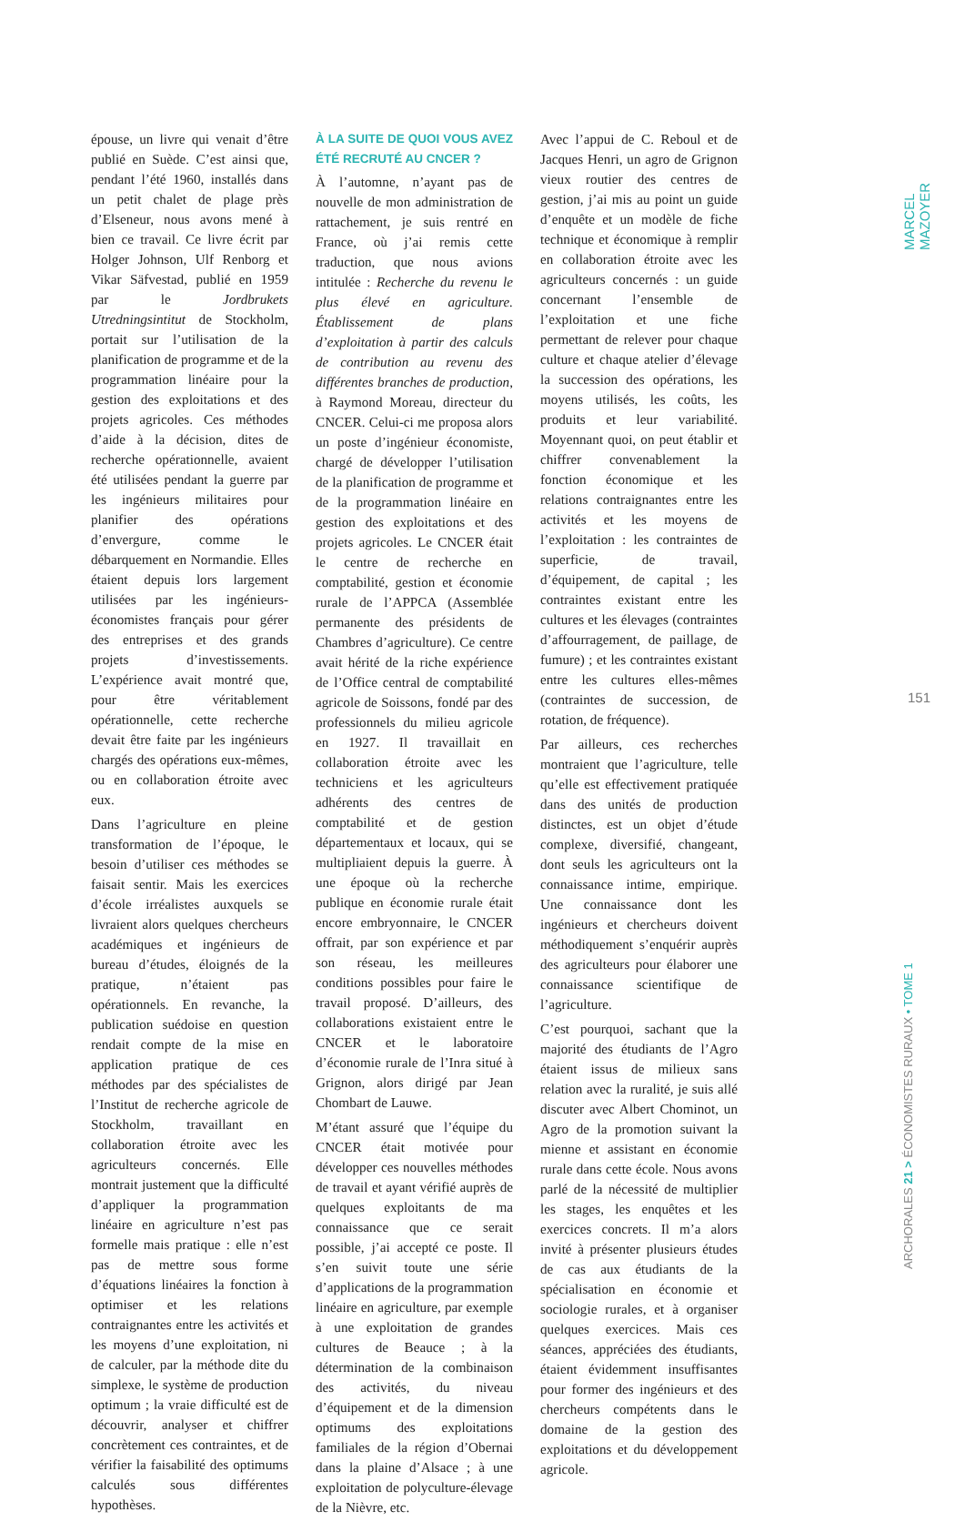épouse, un livre qui venait d’être publié en Suède. C’est ainsi que, pendant l’été 1960, installés dans un petit chalet de plage près d’Elseneur, nous avons mené à bien ce travail. Ce livre écrit par Holger Johnson, Ulf Renborg et Vikar Säfvestad, publié en 1959 par le Jordbrukets Utredningsintitut de Stockholm, portait sur l’utilisation de la planification de programme et de la programmation linéaire pour la gestion des exploitations et des projets agricoles. Ces méthodes d’aide à la décision, dites de recherche opérationnelle, avaient été utilisées pendant la guerre par les ingénieurs militaires pour planifier des opérations d’envergure, comme le débarquement en Normandie. Elles étaient depuis lors largement utilisées par les ingénieurs-économistes français pour gérer des entreprises et des grands projets d’investissements. L’expérience avait montré que, pour être véritablement opérationnelle, cette recherche devait être faite par les ingénieurs chargés des opérations eux-mêmes, ou en collaboration étroite avec eux.
Dans l’agriculture en pleine transformation de l’époque, le besoin d’utiliser ces méthodes se faisait sentir. Mais les exercices d’école irréalistes auxquels se livraient alors quelques chercheurs académiques et ingénieurs de bureau d’études, éloignés de la pratique, n’étaient pas opérationnels. En revanche, la publication suédoise en question rendait compte de la mise en application pratique de ces méthodes par des spécialistes de l’Institut de recherche agricole de Stockholm, travaillant en collaboration étroite avec les agriculteurs concernés. Elle montrait justement que la difficulté d’appliquer la programmation linéaire en agriculture n’est pas formelle mais pratique : elle n’est pas de mettre sous forme d’équations linéaires la fonction à optimiser et les relations contraignantes entre les activités et les moyens d’une exploitation, ni de calculer, par la méthode dite du simplexe, le système de production optimum ; la vraie difficulté est de découvrir, analyser et chiffrer concrètement ces contraintes, et de vérifier la faisabilité des optimums calculés sous différentes hypothèses.
À LA SUITE DE QUOI VOUS AVEZ ÉTÉ RECRUTÉ AU CNCER ?
À l’automne, n’ayant pas de nouvelle de mon administration de rattachement, je suis rentré en France, où j’ai remis cette traduction, que nous avions intitulée : Recherche du revenu le plus élevé en agriculture. Établissement de plans d’exploitation à partir des calculs de contribution au revenu des différentes branches de production, à Raymond Moreau, directeur du CNCER. Celui-ci me proposa alors un poste d’ingénieur économiste, chargé de développer l’utilisation de la planification de programme et de la programmation linéaire en gestion des exploitations et des projets agricoles. Le CNCER était le centre de recherche en comptabilité, gestion et économie rurale de l’APPCA (Assemblée permanente des présidents de Chambres d’agriculture). Ce centre avait hérité de la riche expérience de l’Office central de comptabilité agricole de Soissons, fondé par des professionnels du milieu agricole en 1927. Il travaillait en collaboration étroite avec les techniciens et les agriculteurs adhérents des centres de comptabilité et de gestion départementaux et locaux, qui se multipliaient depuis la guerre. À une époque où la recherche publique en économie rurale était encore embryonnaire, le CNCER offrait, par son expérience et par son réseau, les meilleures conditions possibles pour faire le travail proposé. D’ailleurs, des collaborations existaient entre le CNCER et le laboratoire d’économie rurale de l’Inra situé à Grignon, alors dirigé par Jean Chombart de Lauwe.
M’étant assuré que l’équipe du CNCER était motivée pour développer ces nouvelles méthodes de travail et ayant vérifié auprès de quelques exploitants de ma connaissance que ce serait possible, j’ai accepté ce poste. Il s’en suivit toute une série d’applications de la programmation linéaire en agriculture, par exemple à une exploitation de grandes cultures de Beauce ; à la détermination de la combinaison des activités, du niveau d’équipement et de la dimension optimums des exploitations familiales de la région d’Obernai dans la plaine d’Alsace ; à une exploitation de polyculture-élevage de la Nièvre, etc.
Avec l’appui de C. Reboul et de Jacques Henri, un agro de Grignon vieux routier des centres de gestion, j’ai mis au point un guide d’enquête et un modèle de fiche technique et économique à remplir en collaboration étroite avec les agriculteurs concernés : un guide concernant l’ensemble de l’exploitation et une fiche permettant de relever pour chaque culture et chaque atelier d’élevage la succession des opérations, les moyens utilisés, les coûts, les produits et leur variabilité. Moyennant quoi, on peut établir et chiffrer convenablement la fonction économique et les relations contraignantes entre les activités et les moyens de l’exploitation : les contraintes de superficie, de travail, d’équipement, de capital ; les contraintes existant entre les cultures et les élevages (contraintes d’affourragement, de paillage, de fumure) ; et les contraintes existant entre les cultures elles-mêmes (contraintes de succession, de rotation, de fréquence).
Par ailleurs, ces recherches montraient que l’agriculture, telle qu’elle est effectivement pratiquée dans des unités de production distinctes, est un objet d’étude complexe, diversifié, changeant, dont seuls les agriculteurs ont la connaissance intime, empirique. Une connaissance dont les ingénieurs et chercheurs doivent méthodiquement s’enquérir auprès des agriculteurs pour élaborer une connaissance scientifique de l’agriculture.
C’est pourquoi, sachant que la majorité des étudiants de l’Agro étaient issus de milieux sans relation avec la ruralité, je suis allé discuter avec Albert Chominot, un Agro de la promotion suivant la mienne et assistant en économie rurale dans cette école. Nous avons parlé de la nécessité de multiplier les stages, les enquêtes et les exercices concrets. Il m’a alors invité à présenter plusieurs études de cas aux étudiants de la spécialisation en économie et sociologie rurales, et à organiser quelques exercices. Mais ces séances, appréciées des étudiants, étaient évidemment insuffisantes pour former des ingénieurs et des chercheurs compétents dans le domaine de la gestion des exploitations et du développement agricole.
MARCEL MAZOYER
151
ARCHORALES 21 > ÉCONOMISTES RURAUX • TOME 1